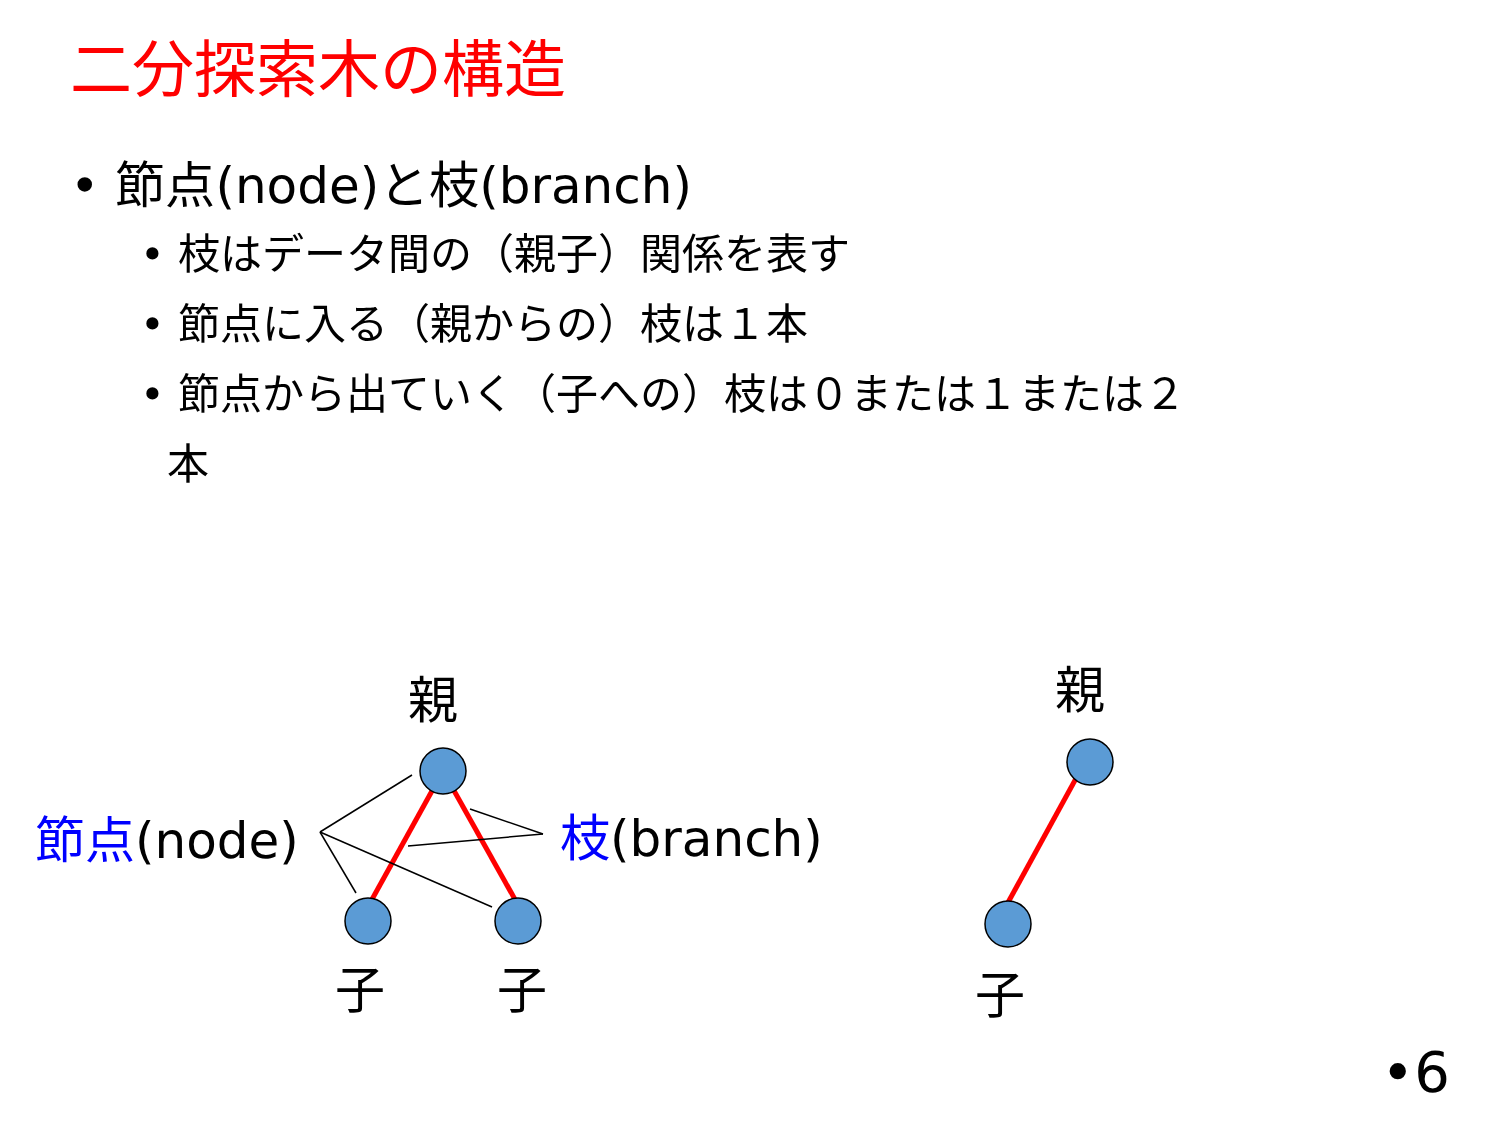二分探索木の構造
• 節点(node)と枝(branch)
• 枝はデータ間の（親子）関係を表す
• 節点に入る（親からの）枝は１本
• 節点から出ていく（子への）枝は０または１または２
本
親
子 子
親
子
節点(node) 枝(branch)
•6